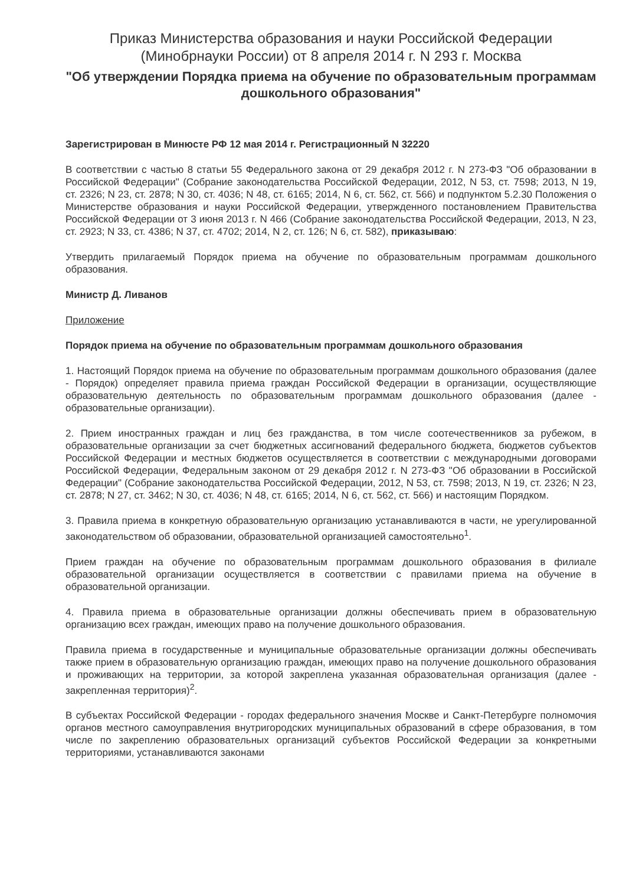Приказ Министерства образования и науки Российской Федерации (Минобрнауки России) от 8 апреля 2014 г. N 293 г. Москва
"Об утверждении Порядка приема на обучение по образовательным программам дошкольного образования"
Зарегистрирован в Минюсте РФ 12 мая 2014 г. Регистрационный N 32220
В соответствии с частью 8 статьи 55 Федерального закона от 29 декабря 2012 г. N 273-ФЗ "Об образовании в Российской Федерации" (Собрание законодательства Российской Федерации, 2012, N 53, ст. 7598; 2013, N 19, ст. 2326; N 23, ст. 2878; N 30, ст. 4036; N 48, ст. 6165; 2014, N 6, ст. 562, ст. 566) и подпунктом 5.2.30 Положения о Министерстве образования и науки Российской Федерации, утвержденного постановлением Правительства Российской Федерации от 3 июня 2013 г. N 466 (Собрание законодательства Российской Федерации, 2013, N 23, ст. 2923; N 33, ст. 4386; N 37, ст. 4702; 2014, N 2, ст. 126; N 6, ст. 582), приказываю:
Утвердить прилагаемый Порядок приема на обучение по образовательным программам дошкольного образования.
Министр Д. Ливанов
Приложение
Порядок приема на обучение по образовательным программам дошкольного образования
1. Настоящий Порядок приема на обучение по образовательным программам дошкольного образования (далее - Порядок) определяет правила приема граждан Российской Федерации в организации, осуществляющие образовательную деятельность по образовательным программам дошкольного образования (далее - образовательные организации).
2. Прием иностранных граждан и лиц без гражданства, в том числе соотечественников за рубежом, в образовательные организации за счет бюджетных ассигнований федерального бюджета, бюджетов субъектов Российской Федерации и местных бюджетов осуществляется в соответствии с международными договорами Российской Федерации, Федеральным законом от 29 декабря 2012 г. N 273-ФЗ "Об образовании в Российской Федерации" (Собрание законодательства Российской Федерации, 2012, N 53, ст. 7598; 2013, N 19, ст. 2326; N 23, ст. 2878; N 27, ст. 3462; N 30, ст. 4036; N 48, ст. 6165; 2014, N 6, ст. 562, ст. 566) и настоящим Порядком.
3. Правила приема в конкретную образовательную организацию устанавливаются в части, не урегулированной законодательством об образовании, образовательной организацией самостоятельно<sup>1</sup>.
Прием граждан на обучение по образовательным программам дошкольного образования в филиале образовательной организации осуществляется в соответствии с правилами приема на обучение в образовательной организации.
4. Правила приема в образовательные организации должны обеспечивать прием в образовательную организацию всех граждан, имеющих право на получение дошкольного образования.
Правила приема в государственные и муниципальные образовательные организации должны обеспечивать также прием в образовательную организацию граждан, имеющих право на получение дошкольного образования и проживающих на территории, за которой закреплена указанная образовательная организация (далее - закрепленная территория)<sup>2</sup>.
В субъектах Российской Федерации - городах федерального значения Москве и Санкт-Петербурге полномочия органов местного самоуправления внутригородских муниципальных образований в сфере образования, в том числе по закреплению образовательных организаций субъектов Российской Федерации за конкретными территориями, устанавливаются законами